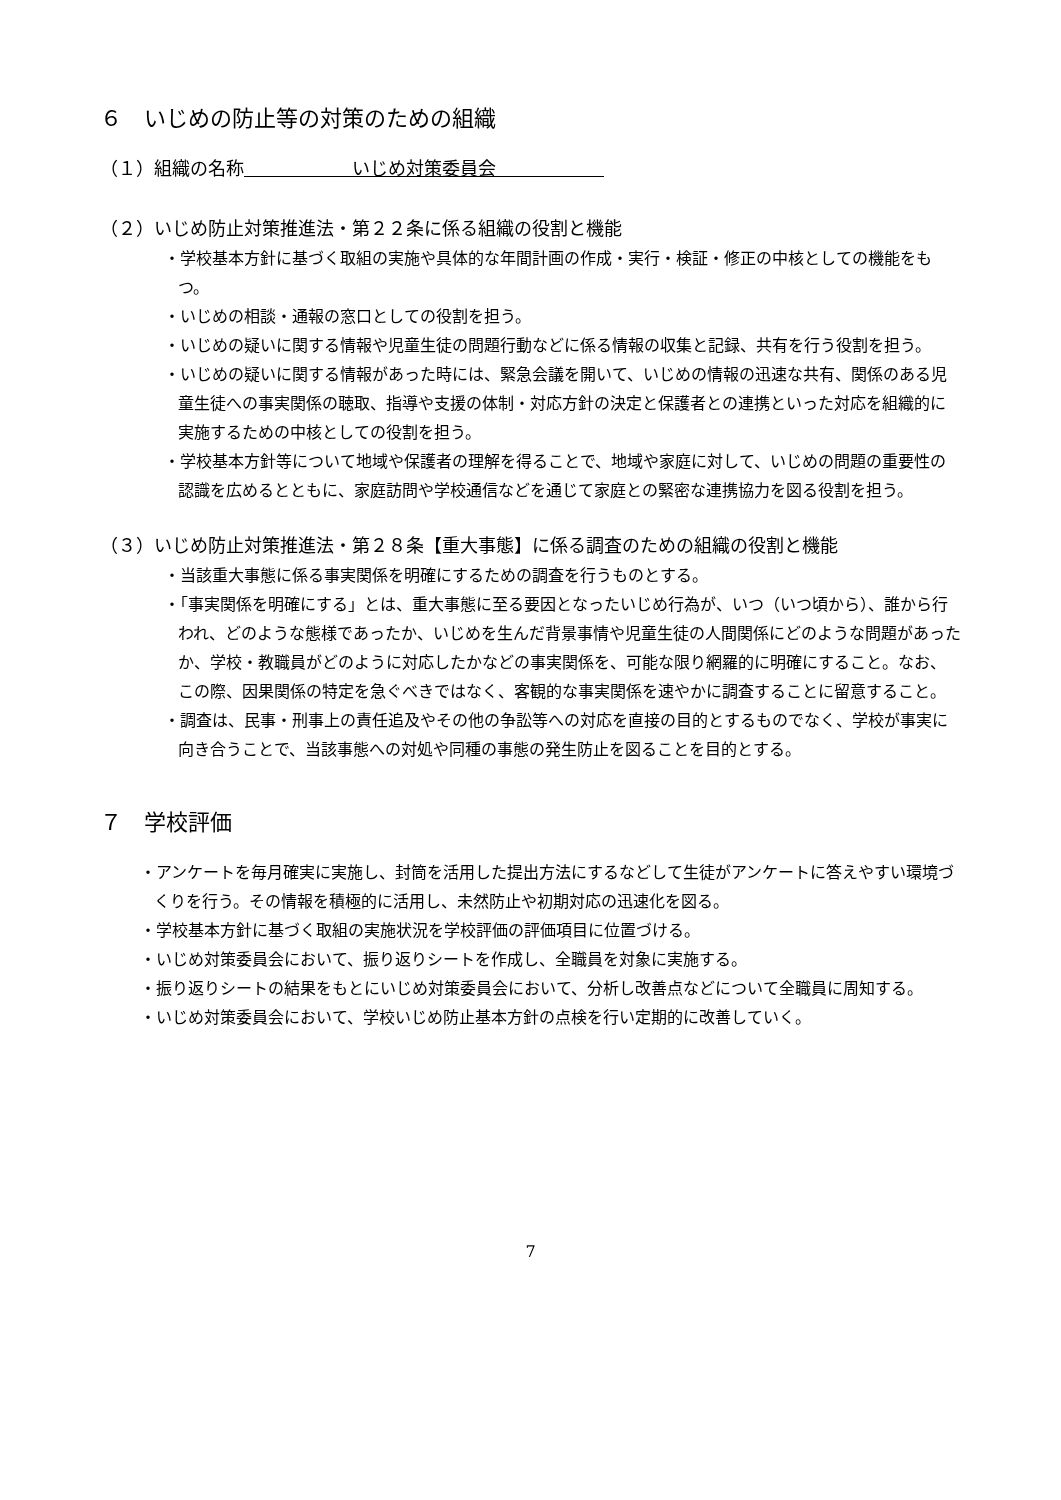６　いじめの防止等の対策のための組織
（１）組織の名称　　　　　　いじめ対策委員会　　　　　　
（２）いじめ防止対策推進法・第２２条に係る組織の役割と機能
・学校基本方針に基づく取組の実施や具体的な年間計画の作成・実行・検証・修正の中核としての機能をもつ。
・いじめの相談・通報の窓口としての役割を担う。
・いじめの疑いに関する情報や児童生徒の問題行動などに係る情報の収集と記録、共有を行う役割を担う。
・いじめの疑いに関する情報があった時には、緊急会議を開いて、いじめの情報の迅速な共有、関係のある児童生徒への事実関係の聴取、指導や支援の体制・対応方針の決定と保護者との連携といった対応を組織的に実施するための中核としての役割を担う。
・学校基本方針等について地域や保護者の理解を得ることで、地域や家庭に対して、いじめの問題の重要性の認識を広めるとともに、家庭訪問や学校通信などを通じて家庭との緊密な連携協力を図る役割を担う。
（３）いじめ防止対策推進法・第２８条【重大事態】に係る調査のための組織の役割と機能
・当該重大事態に係る事実関係を明確にするための調査を行うものとする。
・「事実関係を明確にする」とは、重大事態に至る要因となったいじめ行為が、いつ（いつ頃から）、誰から行われ、どのような態様であったか、いじめを生んだ背景事情や児童生徒の人間関係にどのような問題があったか、学校・教職員がどのように対応したかなどの事実関係を、可能な限り網羅的に明確にすること。なお、この際、因果関係の特定を急ぐべきではなく、客観的な事実関係を速やかに調査することに留意すること。
・調査は、民事・刑事上の責任追及やその他の争訟等への対応を直接の目的とするものでなく、学校が事実に向き合うことで、当該事態への対処や同種の事態の発生防止を図ることを目的とする。
７　学校評価
・アンケートを毎月確実に実施し、封筒を活用した提出方法にするなどして生徒がアンケートに答えやすい環境づくりを行う。その情報を積極的に活用し、未然防止や初期対応の迅速化を図る。
・学校基本方針に基づく取組の実施状況を学校評価の評価項目に位置づける。
・いじめ対策委員会において、振り返りシートを作成し、全職員を対象に実施する。
・振り返りシートの結果をもとにいじめ対策委員会において、分析し改善点などについて全職員に周知する。
・いじめ対策委員会において、学校いじめ防止基本方針の点検を行い定期的に改善していく。
7